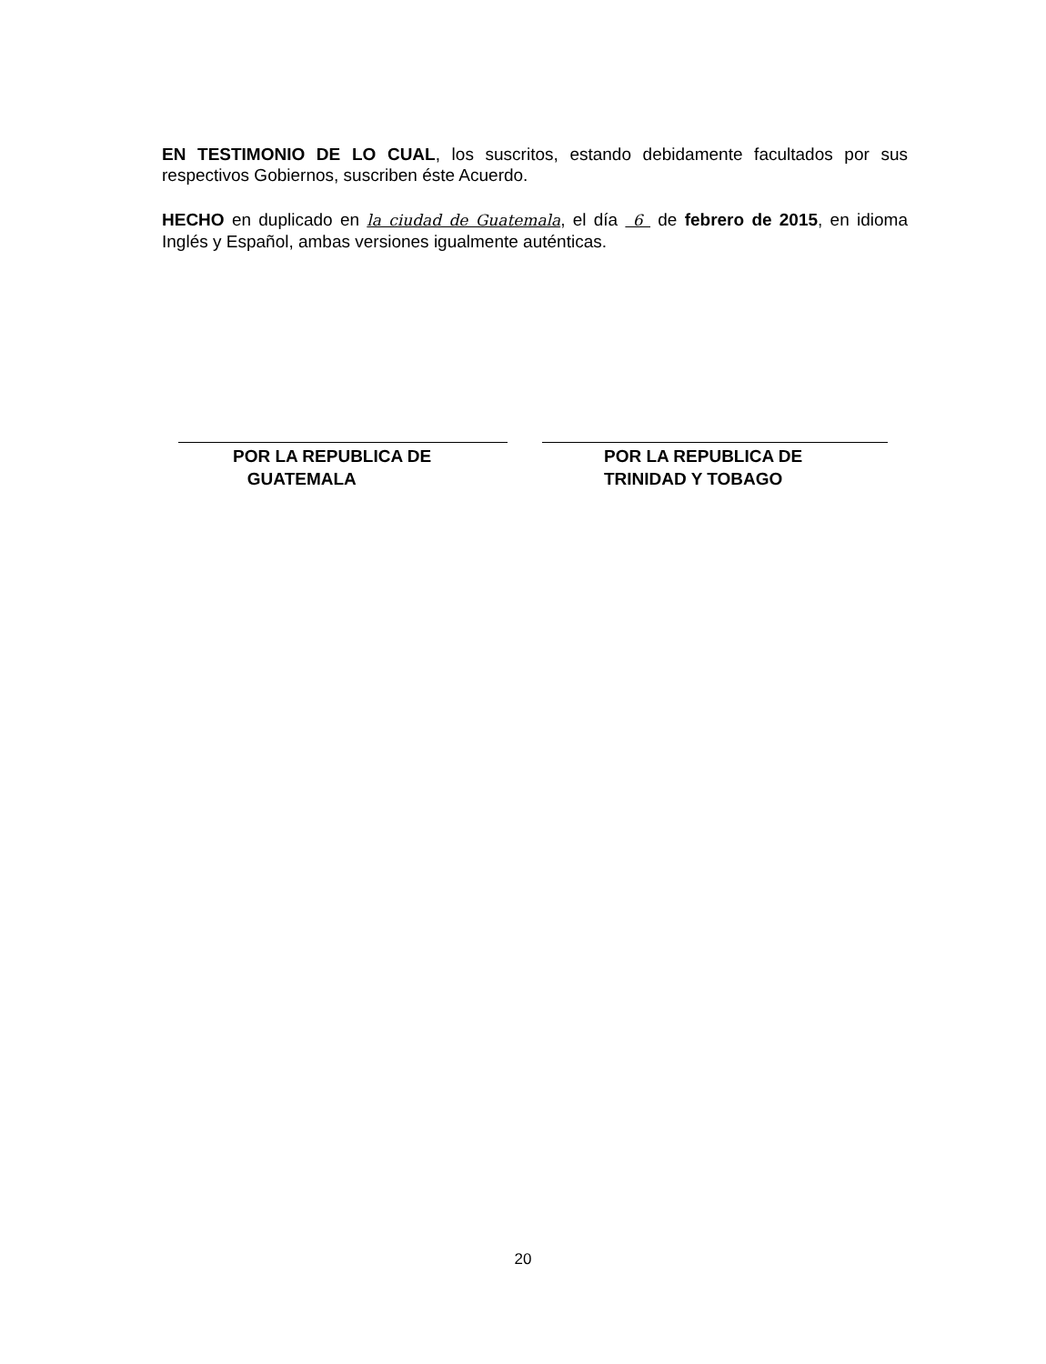EN TESTIMONIO DE LO CUAL, los suscritos, estando debidamente facultados por sus respectivos Gobiernos, suscriben éste Acuerdo.
HECHO en duplicado en la ciudad de Guatemala, el día 6 de febrero de 2015, en idioma Inglés y Español, ambas versiones igualmente auténticas.
POR LA REPUBLICA DE
GUATEMALA
POR LA REPUBLICA DE
TRINIDAD Y TOBAGO
20